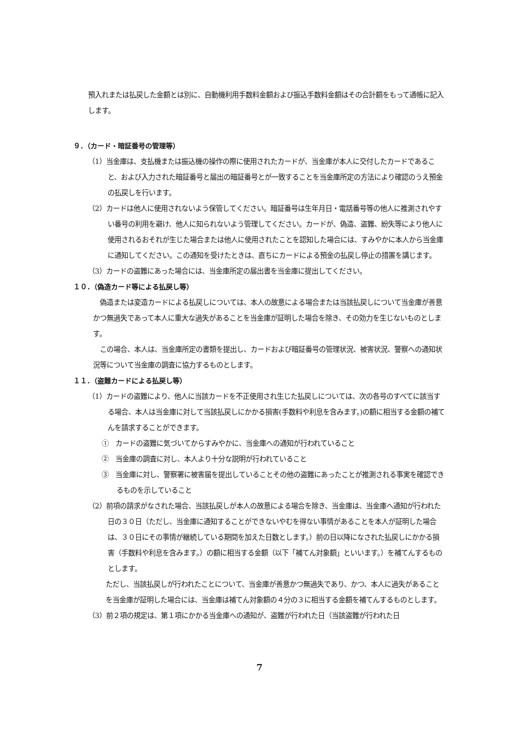預入れまたは払戻した金額とは別に、自動機利用手数料金額および振込手数料金額はその合計額をもって通帳に記入します。
９．（カード・暗証番号の管理等）
（1）当金庫は、支払機または振込機の操作の際に使用されたカードが、当金庫が本人に交付したカードであること、および入力された暗証番号と届出の暗証番号とが一致することを当金庫所定の方法により確認のうえ預金の払戻しを行います。
（2）カードは他人に使用されないよう保管してください。暗証番号は生年月日・電話番号等の他人に推測されやすい番号の利用を避け、他人に知られないよう管理してください。カードが、偽造、盗難、紛失等により他人に使用されるおそれが生じた場合または他人に使用されたことを認知した場合には、すみやかに本人から当金庫に通知してください。この通知を受けたときは、直ちにカードによる預金の払戻し停止の措置を講じます。
（3）カードの盗難にあった場合には、当金庫所定の届出書を当金庫に提出してください。
１０．（偽造カード等による払戻し等）
偽造または変造カードによる払戻しについては、本人の故意による場合または当該払戻しについて当金庫が善意かつ無過失であって本人に重大な過失があることを当金庫が証明した場合を除き、その効力を生じないものとします。
この場合、本人は、当金庫所定の書類を提出し、カードおよび暗証番号の管理状況、被害状況、警察への通知状況等について当金庫の調査に協力するものとします。
１１．（盗難カードによる払戻し等）
（1）カードの盗難により、他人に当該カードを不正使用され生じた払戻しについては、次の各号のすべてに該当する場合、本人は当金庫に対して当該払戻しにかかる損害(手数料や利息を含みます。)の額に相当する金額の補てんを請求することができます。
①　カードの盗難に気づいてからすみやかに、当金庫への通知が行われていること
②　当金庫の調査に対し、本人より十分な説明が行われていること
③　当金庫に対し、警察署に被害届を提出していることその他の盗難にあったことが推測される事実を確認できるものを示していること
（2）前項の請求がなされた場合、当該払戻しが本人の故意による場合を除き、当金庫は、当金庫へ通知が行われた日の３０日（ただし、当金庫に通知することができないやむを得ない事情があることを本人が証明した場合は、３０日にその事情が継続している期間を加えた日数とします。）前の日以降になされた払戻しにかかる損害（手数料や利息を含みます。）の額に相当する金額（以下「補てん対象額」といいます。）を補てんするものとします。
ただし、当該払戻しが行われたことについて、当金庫が善意かつ無過失であり、かつ、本人に過失があることを当金庫が証明した場合には、当金庫は補てん対象額の４分の３に相当する金額を補てんするものとします。
（3）前２項の規定は、第１項にかかる当金庫への通知が、盗難が行われた日（当該盗難が行われた日
7